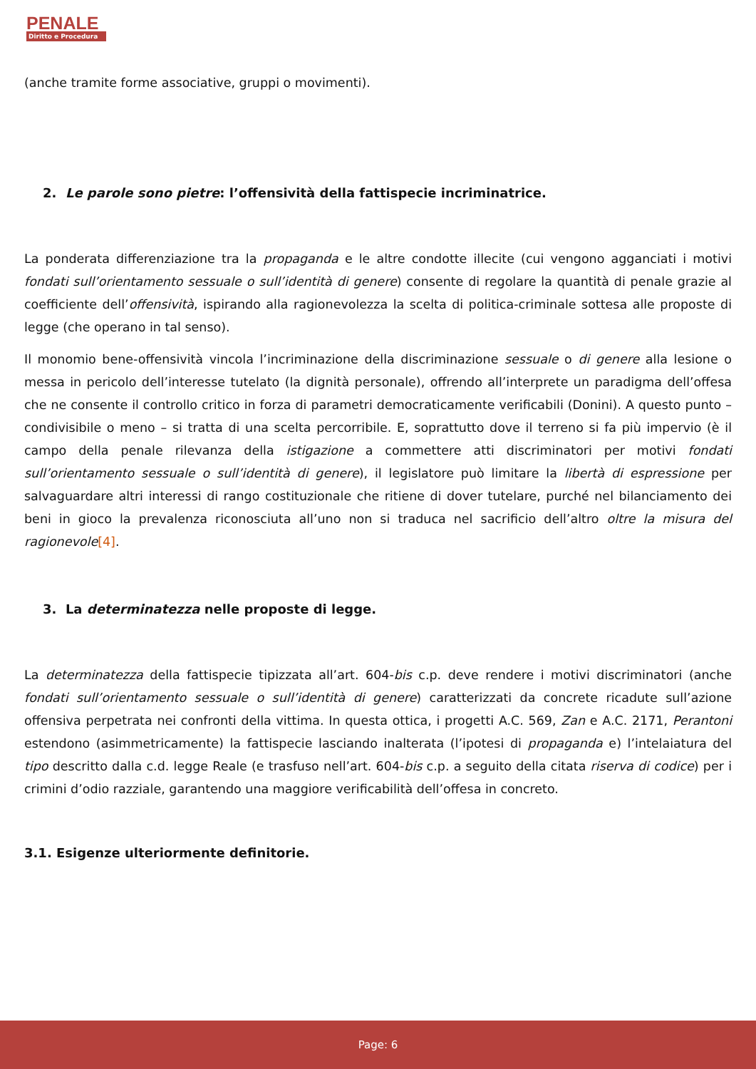PENALE
Diritto e Procedura
(anche tramite forme associative, gruppi o movimenti).
2. Le parole sono pietre: l’offensività della fattispecie incriminatrice.
La ponderata differenziazione tra la propaganda e le altre condotte illecite (cui vengono agganciati i motivi fondati sull’orientamento sessuale o sull’identità di genere) consente di regolare la quantità di penale grazie al coefficiente dell’offensività, ispirando alla ragionevolezza la scelta di politica-criminale sottesa alle proposte di legge (che operano in tal senso).
Il monomio bene-offensività vincola l’incriminazione della discriminazione sessuale o di genere alla lesione o messa in pericolo dell’interesse tutelato (la dignità personale), offrendo all’interprete un paradigma dell’offesa che ne consente il controllo critico in forza di parametri democraticamente verificabili (Donini). A questo punto – condivisibile o meno – si tratta di una scelta percorribile. E, soprattutto dove il terreno si fa più impervio (è il campo della penale rilevanza della istigazione a commettere atti discriminatori per motivi fondati sull’orientamento sessuale o sull’identità di genere), il legislatore può limitare la libertà di espressione per salvaguardare altri interessi di rango costituzionale che ritiene di dover tutelare, purché nel bilanciamento dei beni in gioco la prevalenza riconosciuta all’uno non si traduca nel sacrificio dell’altro oltre la misura del ragionevole[4].
3. La determinatezza nelle proposte di legge.
La determinatezza della fattispecie tipizzata all’art. 604-bis c.p. deve rendere i motivi discriminatori (anche fondati sull’orientamento sessuale o sull’identità di genere) caratterizzati da concrete ricadute sull’azione offensiva perpetrata nei confronti della vittima. In questa ottica, i progetti A.C. 569, Zan e A.C. 2171, Perantoni estendono (asimmetricamente) la fattispecie lasciando inalterata (l’ipotesi di propaganda e) l’intelaiatura del tipo descritto dalla c.d. legge Reale (e trasfuso nell’art. 604-bis c.p. a seguito della citata riserva di codice) per i crimini d’odio razziale, garantendo una maggiore verificabilità dell’offesa in concreto.
3.1. Esigenze ulteriormente definitorie.
Page: 6